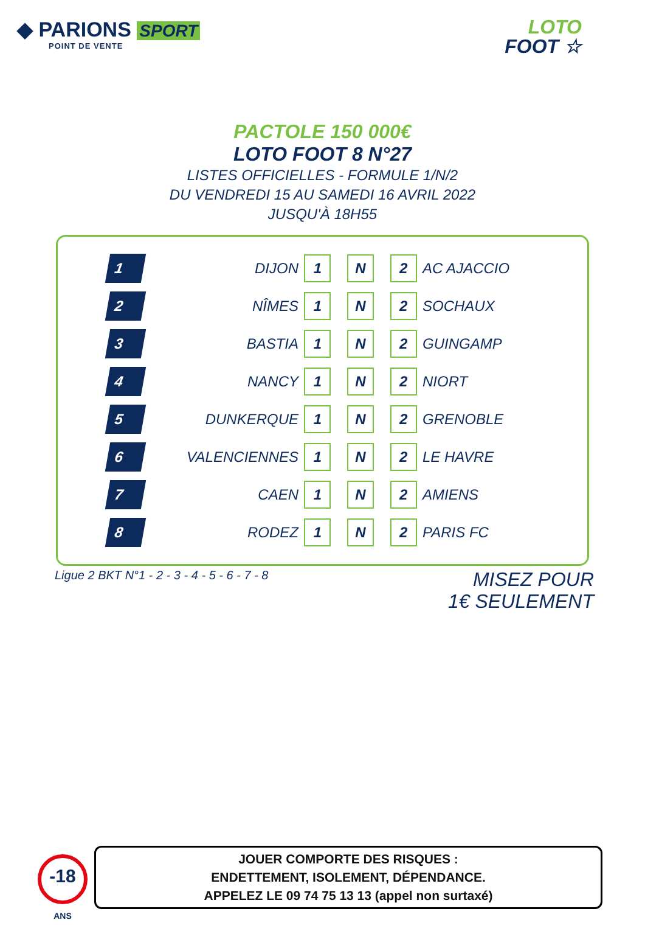◆ PARIONS SPORT
POINT DE VENTE
LOTO
FOOT ☆
PACTOLE 150 000€
LOTO FOOT 8 N°27
LISTES OFFICIELLES - FORMULE 1/N/2
DU VENDREDI 15 AU SAMEDI 16 AVRIL 2022
JUSQU'À 18H55
| | 1 | DIJON | 1 N 2 | AC AJACCIO |
| | 2 | NÎMES | 1 N 2 | SOCHAUX |
| | 3 | BASTIA | 1 N 2 | GUINGAMP |
| | 4 | NANCY | 1 N 2 | NIORT |
| | 5 | DUNKERQUE | 1 N 2 | GRENOBLE |
| | 6 | VALENCIENNES | 1 N 2 | LE HAVRE |
| | 7 | CAEN | 1 N 2 | AMIENS |
| | 8 | RODEZ | 1 N 2 | PARIS FC |
Ligue 2 BKT N°1 - 2 - 3 - 4 - 5 - 6 - 7 - 8
MISEZ POUR
1€ SEULEMENT
-18
ANS
JOUER COMPORTE DES RISQUES :
ENDETTEMENT, ISOLEMENT, DÉPENDANCE.
APPELEZ LE 09 74 75 13 13 (appel non surtaxé)